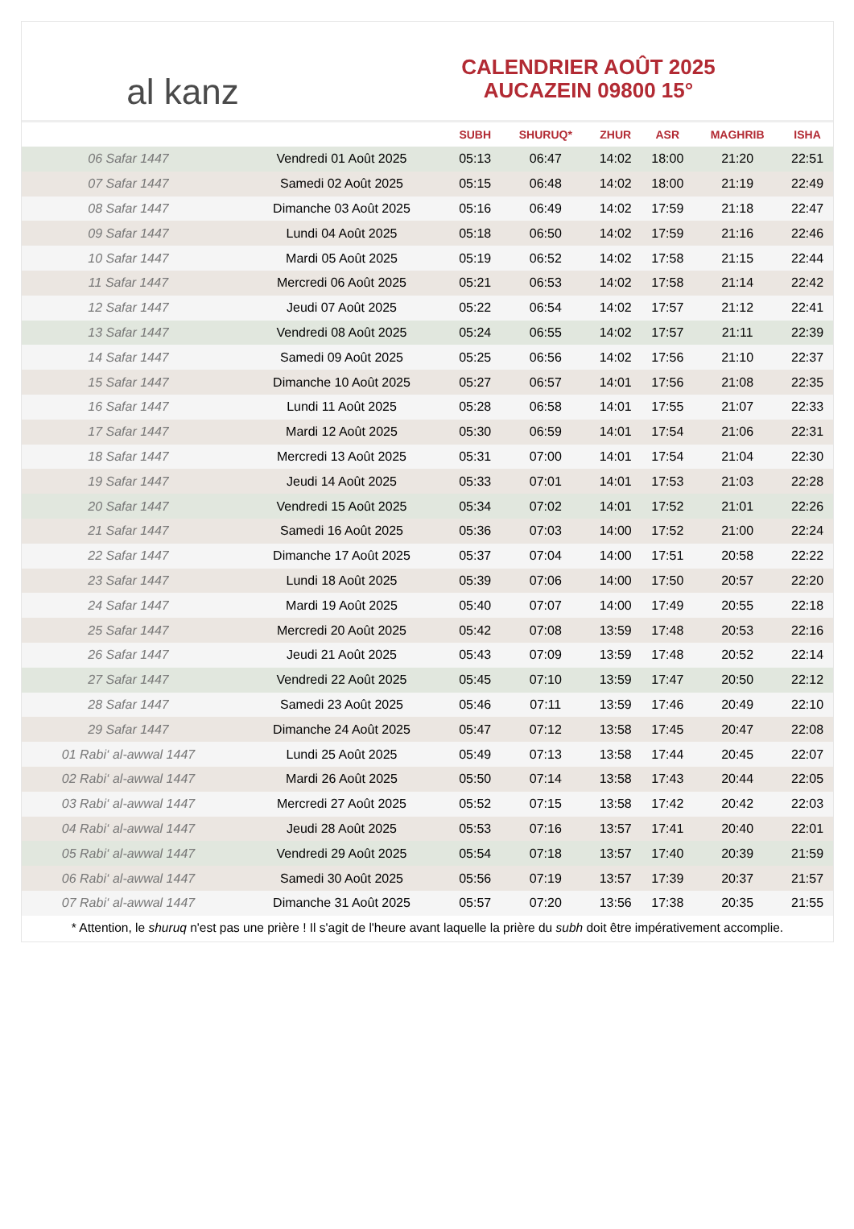al kanz
CALENDRIER AOÛT 2025
AUCAZEIN 09800 15°
| | | SUBH | SHURUQ* | ZHUR | ASR | MAGHRIB | ISHA |
| --- | --- | --- | --- | --- | --- | --- | --- |
| 06 Safar 1447 | Vendredi 01 Août 2025 | 05:13 | 06:47 | 14:02 | 18:00 | 21:20 | 22:51 |
| 07 Safar 1447 | Samedi 02 Août 2025 | 05:15 | 06:48 | 14:02 | 18:00 | 21:19 | 22:49 |
| 08 Safar 1447 | Dimanche 03 Août 2025 | 05:16 | 06:49 | 14:02 | 17:59 | 21:18 | 22:47 |
| 09 Safar 1447 | Lundi 04 Août 2025 | 05:18 | 06:50 | 14:02 | 17:59 | 21:16 | 22:46 |
| 10 Safar 1447 | Mardi 05 Août 2025 | 05:19 | 06:52 | 14:02 | 17:58 | 21:15 | 22:44 |
| 11 Safar 1447 | Mercredi 06 Août 2025 | 05:21 | 06:53 | 14:02 | 17:58 | 21:14 | 22:42 |
| 12 Safar 1447 | Jeudi 07 Août 2025 | 05:22 | 06:54 | 14:02 | 17:57 | 21:12 | 22:41 |
| 13 Safar 1447 | Vendredi 08 Août 2025 | 05:24 | 06:55 | 14:02 | 17:57 | 21:11 | 22:39 |
| 14 Safar 1447 | Samedi 09 Août 2025 | 05:25 | 06:56 | 14:02 | 17:56 | 21:10 | 22:37 |
| 15 Safar 1447 | Dimanche 10 Août 2025 | 05:27 | 06:57 | 14:01 | 17:56 | 21:08 | 22:35 |
| 16 Safar 1447 | Lundi 11 Août 2025 | 05:28 | 06:58 | 14:01 | 17:55 | 21:07 | 22:33 |
| 17 Safar 1447 | Mardi 12 Août 2025 | 05:30 | 06:59 | 14:01 | 17:54 | 21:06 | 22:31 |
| 18 Safar 1447 | Mercredi 13 Août 2025 | 05:31 | 07:00 | 14:01 | 17:54 | 21:04 | 22:30 |
| 19 Safar 1447 | Jeudi 14 Août 2025 | 05:33 | 07:01 | 14:01 | 17:53 | 21:03 | 22:28 |
| 20 Safar 1447 | Vendredi 15 Août 2025 | 05:34 | 07:02 | 14:01 | 17:52 | 21:01 | 22:26 |
| 21 Safar 1447 | Samedi 16 Août 2025 | 05:36 | 07:03 | 14:00 | 17:52 | 21:00 | 22:24 |
| 22 Safar 1447 | Dimanche 17 Août 2025 | 05:37 | 07:04 | 14:00 | 17:51 | 20:58 | 22:22 |
| 23 Safar 1447 | Lundi 18 Août 2025 | 05:39 | 07:06 | 14:00 | 17:50 | 20:57 | 22:20 |
| 24 Safar 1447 | Mardi 19 Août 2025 | 05:40 | 07:07 | 14:00 | 17:49 | 20:55 | 22:18 |
| 25 Safar 1447 | Mercredi 20 Août 2025 | 05:42 | 07:08 | 13:59 | 17:48 | 20:53 | 22:16 |
| 26 Safar 1447 | Jeudi 21 Août 2025 | 05:43 | 07:09 | 13:59 | 17:48 | 20:52 | 22:14 |
| 27 Safar 1447 | Vendredi 22 Août 2025 | 05:45 | 07:10 | 13:59 | 17:47 | 20:50 | 22:12 |
| 28 Safar 1447 | Samedi 23 Août 2025 | 05:46 | 07:11 | 13:59 | 17:46 | 20:49 | 22:10 |
| 29 Safar 1447 | Dimanche 24 Août 2025 | 05:47 | 07:12 | 13:58 | 17:45 | 20:47 | 22:08 |
| 01 Rabi‘ al-awwal 1447 | Lundi 25 Août 2025 | 05:49 | 07:13 | 13:58 | 17:44 | 20:45 | 22:07 |
| 02 Rabi‘ al-awwal 1447 | Mardi 26 Août 2025 | 05:50 | 07:14 | 13:58 | 17:43 | 20:44 | 22:05 |
| 03 Rabi‘ al-awwal 1447 | Mercredi 27 Août 2025 | 05:52 | 07:15 | 13:58 | 17:42 | 20:42 | 22:03 |
| 04 Rabi‘ al-awwal 1447 | Jeudi 28 Août 2025 | 05:53 | 07:16 | 13:57 | 17:41 | 20:40 | 22:01 |
| 05 Rabi‘ al-awwal 1447 | Vendredi 29 Août 2025 | 05:54 | 07:18 | 13:57 | 17:40 | 20:39 | 21:59 |
| 06 Rabi‘ al-awwal 1447 | Samedi 30 Août 2025 | 05:56 | 07:19 | 13:57 | 17:39 | 20:37 | 21:57 |
| 07 Rabi‘ al-awwal 1447 | Dimanche 31 Août 2025 | 05:57 | 07:20 | 13:56 | 17:38 | 20:35 | 21:55 |
* Attention, le shuruq n'est pas une prière ! Il s'agit de l'heure avant laquelle la prière du subh doit être impérativement accomplie.